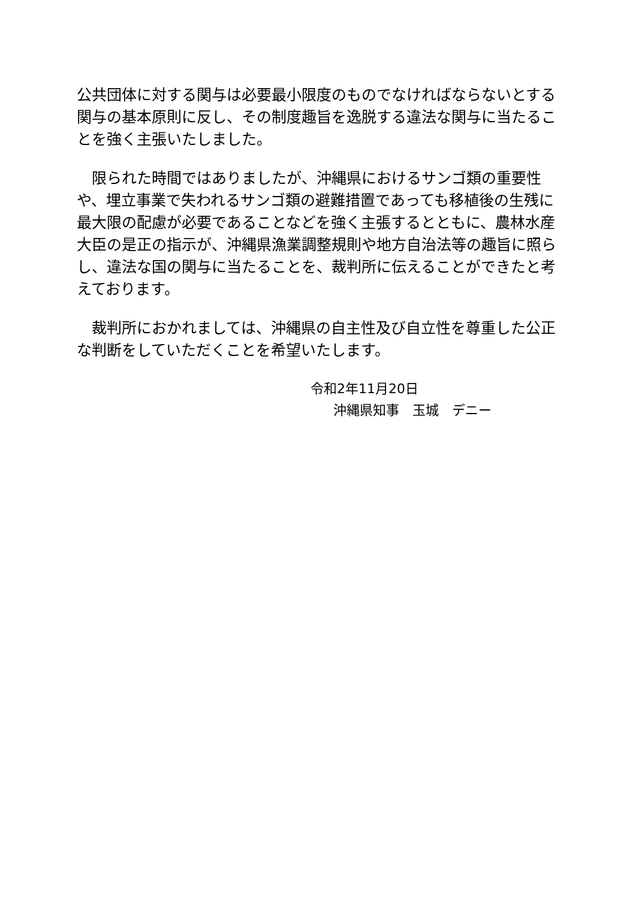公共団体に対する関与は必要最小限度のものでなければならないとする関与の基本原則に反し、その制度趣旨を逸脱する違法な関与に当たることを強く主張いたしました。
　限られた時間ではありましたが、沖縄県におけるサンゴ類の重要性や、埋立事業で失われるサンゴ類の避難措置であっても移植後の生残に最大限の配慮が必要であることなどを強く主張するとともに、農林水産大臣の是正の指示が、沖縄県漁業調整規則や地方自治法等の趣旨に照らし、違法な国の関与に当たることを、裁判所に伝えることができたと考えております。
　裁判所におかれましては、沖縄県の自主性及び自立性を尊重した公正な判断をしていただくことを希望いたします。
令和2年11月20日
沖縄県知事　玉城　デニー